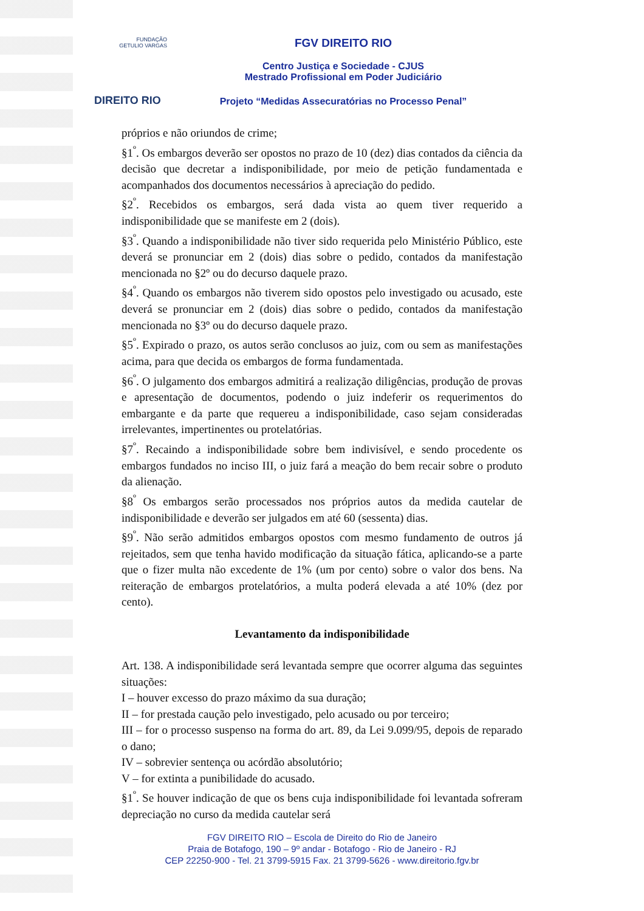FUNDAÇÃO
GETULIO VARGAS
DIREITO RIO
FGV DIREITO RIO
Centro Justiça e Sociedade - CJUS
Mestrado Profissional em Poder Judiciário
Projeto “Medidas Assecuratórias no Processo Penal”
próprios e não oriundos de crime;
§1<sup>º</sup>. Os embargos deverão ser opostos no prazo de 10 (dez) dias contados da ciência da decisão que decretar a indisponibilidade, por meio de petição fundamentada e acompanhados dos documentos necessários à apreciação do pedido.
§2<sup>º</sup>. Recebidos os embargos, será dada vista ao quem tiver requerido a indisponibilidade que se manifeste em 2 (dois).
§3<sup>º</sup>. Quando a indisponibilidade não tiver sido requerida pelo Ministério Público, este deverá se pronunciar em 2 (dois) dias sobre o pedido, contados da manifestação mencionada no §2º ou do decurso daquele prazo.
§4<sup>º</sup>. Quando os embargos não tiverem sido opostos pelo investigado ou acusado, este deverá se pronunciar em 2 (dois) dias sobre o pedido, contados da manifestação mencionada no §3º ou do decurso daquele prazo.
§5<sup>º</sup>. Expirado o prazo, os autos serão conclusos ao juiz, com ou sem as manifestações acima, para que decida os embargos de forma fundamentada.
§6<sup>º</sup>. O julgamento dos embargos admitirá a realização diligências, produção de provas e apresentação de documentos, podendo o juiz indeferir os requerimentos do embargante e da parte que requereu a indisponibilidade, caso sejam consideradas irrelevantes, impertinentes ou protelatórias.
§7<sup>º</sup>. Recaindo a indisponibilidade sobre bem indivisível, e sendo procedente os embargos fundados no inciso III, o juiz fará a meação do bem recair sobre o produto da alienação.
§8<sup>º</sup> Os embargos serão processados nos próprios autos da medida cautelar de indisponibilidade e deverão ser julgados em até 60 (sessenta) dias.
§9<sup>º</sup>. Não serão admitidos embargos opostos com mesmo fundamento de outros já rejeitados, sem que tenha havido modificação da situação fática, aplicando-se a parte que o fizer multa não excedente de 1% (um por cento) sobre o valor dos bens. Na reiteração de embargos protelatórios, a multa poderá elevada a até 10% (dez por cento).
Levantamento da indisponibilidade
Art. 138. A indisponibilidade será levantada sempre que ocorrer alguma das seguintes situações:
I – houver excesso do prazo máximo da sua duração;
II – for prestada caução pelo investigado, pelo acusado ou por terceiro;
III – for o processo suspenso na forma do art. 89, da Lei 9.099/95, depois de reparado o dano;
IV – sobrevier sentença ou acórdão absolutório;
V – for extinta a punibilidade do acusado.
§1<sup>º</sup>. Se houver indicação de que os bens cuja indisponibilidade foi levantada sofreram depreciação no curso da medida cautelar será
FGV DIREITO RIO – Escola de Direito do Rio de Janeiro
Praia de Botafogo, 190 – 9º andar - Botafogo - Rio de Janeiro - RJ
CEP 22250-900 - Tel. 21 3799-5915 Fax. 21 3799-5626 - www.direitorio.fgv.br